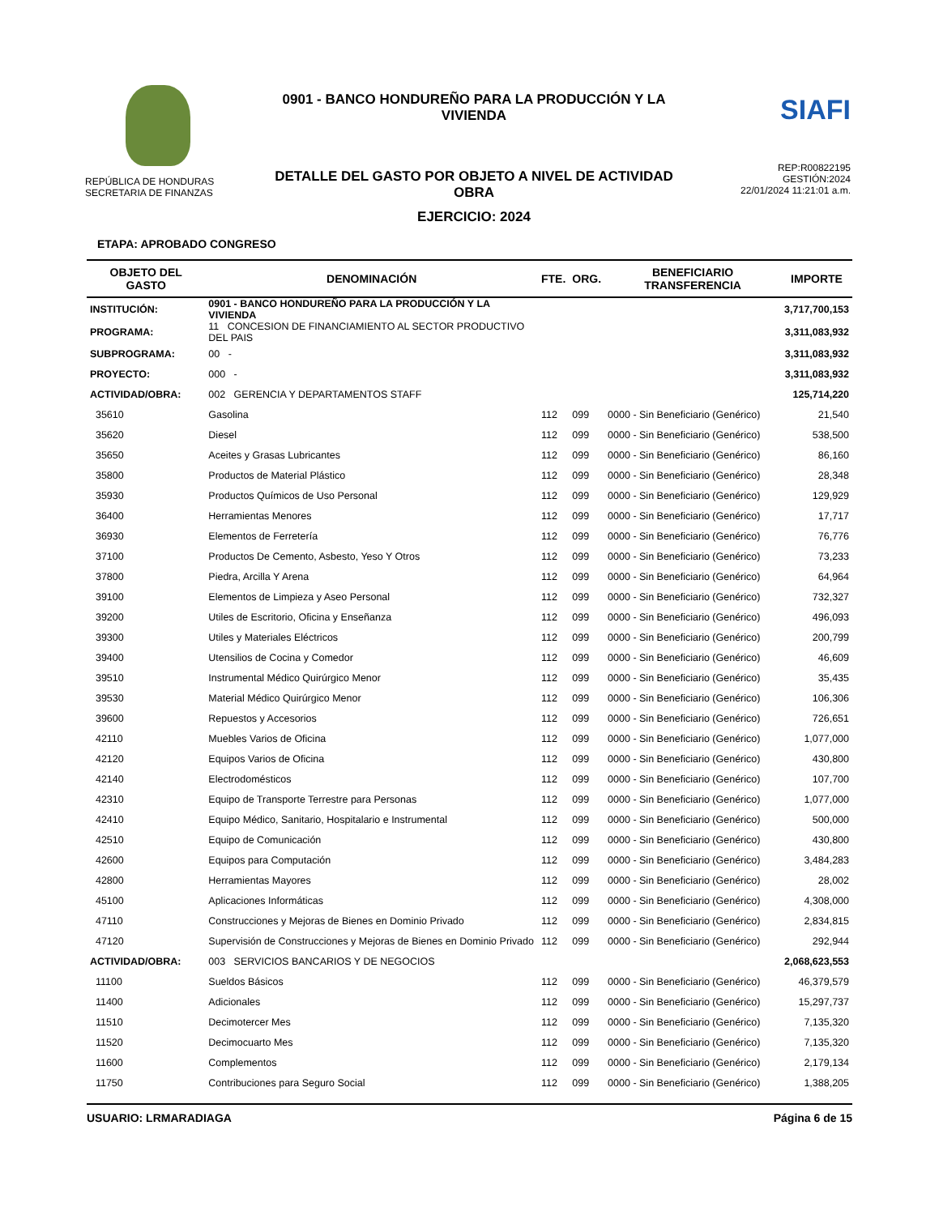REPÚBLICA DE HONDURAS
SECRETARIA DE FINANZAS
0901 - BANCO HONDUREÑO PARA LA PRODUCCIÓN Y LA VIVIENDA
DETALLE DEL GASTO POR OBJETO A NIVEL DE ACTIVIDAD OBRA
EJERCICIO: 2024
SIAFI
REP:R00822195
GESTIÓN:2024
22/01/2024 11:21:01 a.m.
ETAPA: APROBADO CONGRESO
| OBJETO DEL GASTO | DENOMINACIÓN | FTE. | ORG. | BENEFICIARIO TRANSFERENCIA | IMPORTE |
| --- | --- | --- | --- | --- | --- |
| INSTITUCIÓN: | 0901 - BANCO HONDUREÑO PARA LA PRODUCCIÓN Y LA VIVIENDA | | | | 3,717,700,153 |
| PROGRAMA: | 11 CONCESION DE FINANCIAMIENTO AL SECTOR PRODUCTIVO DEL PAIS | | | | 3,311,083,932 |
| SUBPROGRAMA: | 00 - | | | | 3,311,083,932 |
| PROYECTO: | 000 - | | | | 3,311,083,932 |
| ACTIVIDAD/OBRA: | 002 GERENCIA Y DEPARTAMENTOS STAFF | | | | 125,714,220 |
| 35610 | Gasolina | 112 | 099 | 0000 - Sin Beneficiario (Genérico) | 21,540 |
| 35620 | Diesel | 112 | 099 | 0000 - Sin Beneficiario (Genérico) | 538,500 |
| 35650 | Aceites y Grasas Lubricantes | 112 | 099 | 0000 - Sin Beneficiario (Genérico) | 86,160 |
| 35800 | Productos de Material Plástico | 112 | 099 | 0000 - Sin Beneficiario (Genérico) | 28,348 |
| 35930 | Productos Químicos de Uso Personal | 112 | 099 | 0000 - Sin Beneficiario (Genérico) | 129,929 |
| 36400 | Herramientas Menores | 112 | 099 | 0000 - Sin Beneficiario (Genérico) | 17,717 |
| 36930 | Elementos de Ferretería | 112 | 099 | 0000 - Sin Beneficiario (Genérico) | 76,776 |
| 37100 | Productos De Cemento, Asbesto, Yeso Y Otros | 112 | 099 | 0000 - Sin Beneficiario (Genérico) | 73,233 |
| 37800 | Piedra, Arcilla Y Arena | 112 | 099 | 0000 - Sin Beneficiario (Genérico) | 64,964 |
| 39100 | Elementos de Limpieza y Aseo Personal | 112 | 099 | 0000 - Sin Beneficiario (Genérico) | 732,327 |
| 39200 | Utiles de Escritorio, Oficina y Enseñanza | 112 | 099 | 0000 - Sin Beneficiario (Genérico) | 496,093 |
| 39300 | Utiles y Materiales Eléctricos | 112 | 099 | 0000 - Sin Beneficiario (Genérico) | 200,799 |
| 39400 | Utensilios de Cocina y Comedor | 112 | 099 | 0000 - Sin Beneficiario (Genérico) | 46,609 |
| 39510 | Instrumental Médico Quirúrgico Menor | 112 | 099 | 0000 - Sin Beneficiario (Genérico) | 35,435 |
| 39530 | Material Médico Quirúrgico Menor | 112 | 099 | 0000 - Sin Beneficiario (Genérico) | 106,306 |
| 39600 | Repuestos y Accesorios | 112 | 099 | 0000 - Sin Beneficiario (Genérico) | 726,651 |
| 42110 | Muebles Varios de Oficina | 112 | 099 | 0000 - Sin Beneficiario (Genérico) | 1,077,000 |
| 42120 | Equipos Varios de Oficina | 112 | 099 | 0000 - Sin Beneficiario (Genérico) | 430,800 |
| 42140 | Electrodomésticos | 112 | 099 | 0000 - Sin Beneficiario (Genérico) | 107,700 |
| 42310 | Equipo de Transporte Terrestre para Personas | 112 | 099 | 0000 - Sin Beneficiario (Genérico) | 1,077,000 |
| 42410 | Equipo Médico, Sanitario, Hospitalario e Instrumental | 112 | 099 | 0000 - Sin Beneficiario (Genérico) | 500,000 |
| 42510 | Equipo de Comunicación | 112 | 099 | 0000 - Sin Beneficiario (Genérico) | 430,800 |
| 42600 | Equipos para Computación | 112 | 099 | 0000 - Sin Beneficiario (Genérico) | 3,484,283 |
| 42800 | Herramientas Mayores | 112 | 099 | 0000 - Sin Beneficiario (Genérico) | 28,002 |
| 45100 | Aplicaciones Informáticas | 112 | 099 | 0000 - Sin Beneficiario (Genérico) | 4,308,000 |
| 47110 | Construcciones y Mejoras de Bienes en Dominio Privado | 112 | 099 | 0000 - Sin Beneficiario (Genérico) | 2,834,815 |
| 47120 | Supervisión de Construcciones y Mejoras de Bienes en Dominio Privado | 112 | 099 | 0000 - Sin Beneficiario (Genérico) | 292,944 |
| ACTIVIDAD/OBRA: | 003 SERVICIOS BANCARIOS Y DE NEGOCIOS | | | | 2,068,623,553 |
| 11100 | Sueldos Básicos | 112 | 099 | 0000 - Sin Beneficiario (Genérico) | 46,379,579 |
| 11400 | Adicionales | 112 | 099 | 0000 - Sin Beneficiario (Genérico) | 15,297,737 |
| 11510 | Decimotercer Mes | 112 | 099 | 0000 - Sin Beneficiario (Genérico) | 7,135,320 |
| 11520 | Decimocuarto Mes | 112 | 099 | 0000 - Sin Beneficiario (Genérico) | 7,135,320 |
| 11600 | Complementos | 112 | 099 | 0000 - Sin Beneficiario (Genérico) | 2,179,134 |
| 11750 | Contribuciones para Seguro Social | 112 | 099 | 0000 - Sin Beneficiario (Genérico) | 1,388,205 |
USUARIO: LRMARADIAGA Página 6 de 15